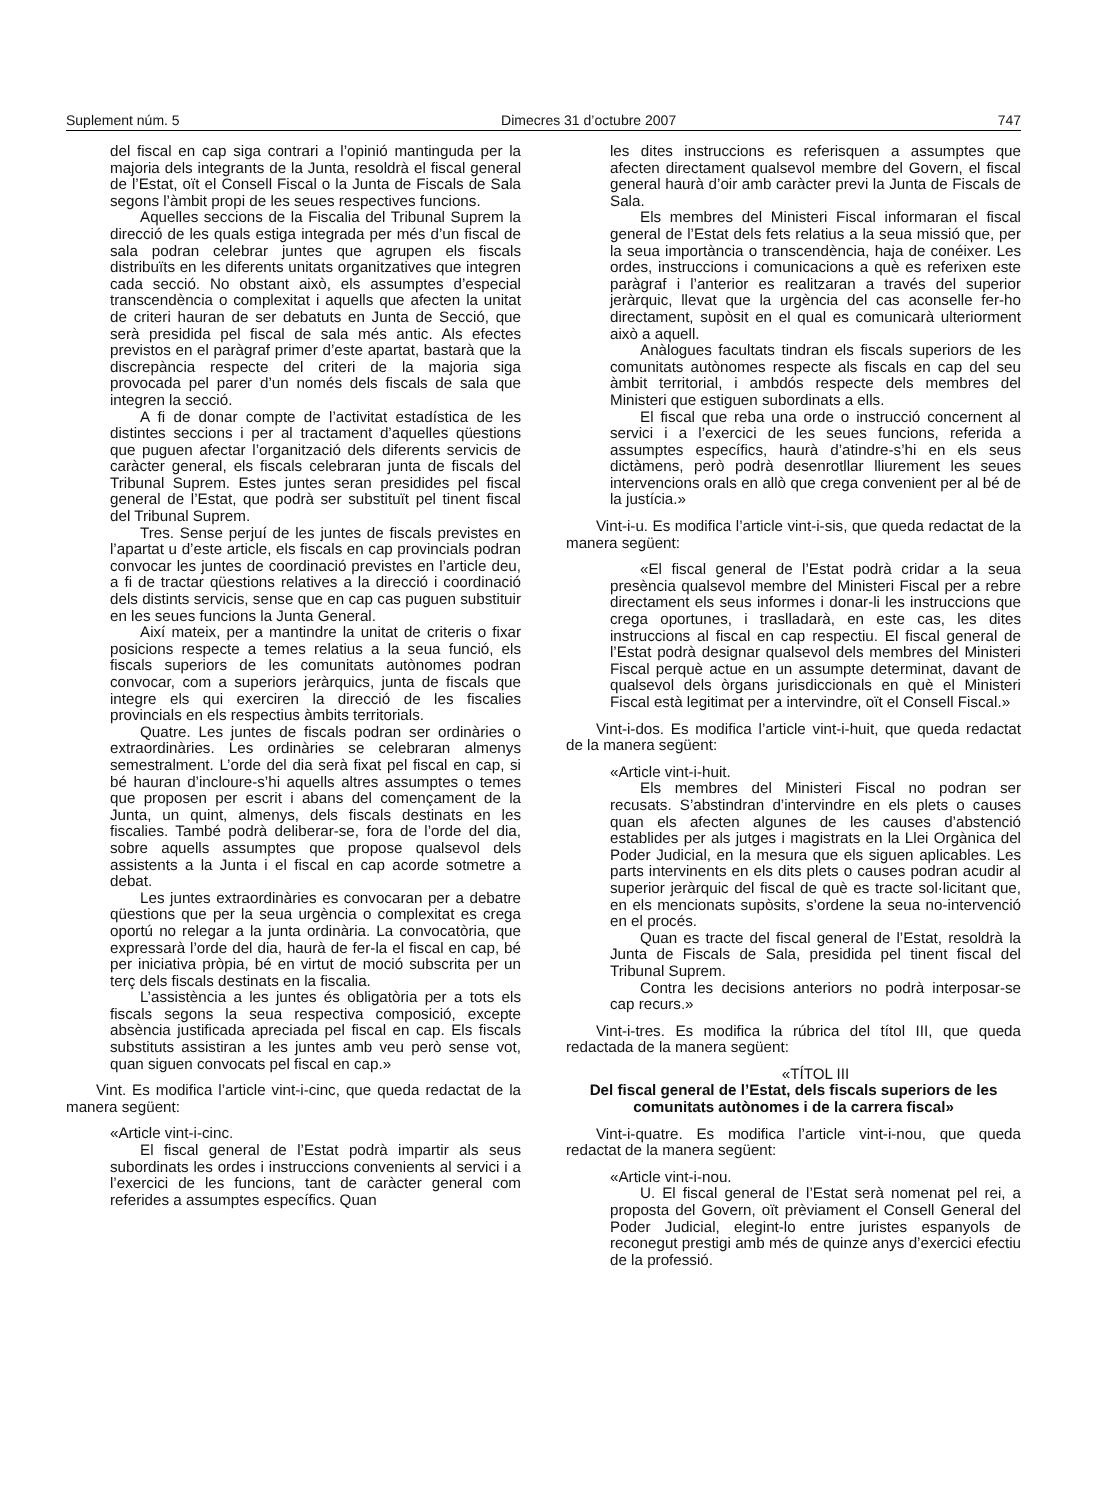Suplement núm. 5 Dimecres 31 d’octubre 2007 747
del fiscal en cap siga contrari a l’opinió mantinguda per la majoria dels integrants de la Junta, resoldrà el fiscal general de l’Estat, oït el Consell Fiscal o la Junta de Fiscals de Sala segons l’àmbit propi de les seues respectives funcions.
Aquelles seccions de la Fiscalia del Tribunal Suprem la direcció de les quals estiga integrada per més d’un fiscal de sala podran celebrar juntes que agrupen els fiscals distribuïts en les diferents unitats organitzatives que integren cada secció. No obstant això, els assumptes d’especial transcendència o complexitat i aquells que afecten la unitat de criteri hauran de ser debatuts en Junta de Secció, que serà presidida pel fiscal de sala més antic. Als efectes previstos en el paràgraf primer d’este apartat, bastarà que la discrepància respecte del criteri de la majoria siga provocada pel parer d’un només dels fiscals de sala que integren la secció.
A fi de donar compte de l’activitat estadística de les distintes seccions i per al tractament d’aquelles qüestions que puguen afectar l’organització dels diferents servicis de caràcter general, els fiscals celebraran junta de fiscals del Tribunal Suprem. Estes juntes seran presidides pel fiscal general de l’Estat, que podrà ser substituït pel tinent fiscal del Tribunal Suprem.
Tres. Sense perjuí de les juntes de fiscals previstes en l’apartat u d’este article, els fiscals en cap provincials podran convocar les juntes de coordinació previstes en l’article deu, a fi de tractar qüestions relatives a la direcció i coordinació dels distints servicis, sense que en cap cas puguen substituir en les seues funcions la Junta General.
Així mateix, per a mantindre la unitat de criteris o fixar posicions respecte a temes relatius a la seua funció, els fiscals superiors de les comunitats autònomes podran convocar, com a superiors jeràrquics, junta de fiscals que integre els qui exerciren la direcció de les fiscalies provincials en els respectius àmbits territorials.
Quatre. Les juntes de fiscals podran ser ordinàries o extraordinàries. Les ordinàries se celebraran almenys semestralment. L’orde del dia serà fixat pel fiscal en cap, si bé hauran d’incloure-s’hi aquells altres assumptes o temes que proposen per escrit i abans del començament de la Junta, un quint, almenys, dels fiscals destinats en les fiscalies. També podrà deliberar-se, fora de l’orde del dia, sobre aquells assumptes que propose qualsevol dels assistents a la Junta i el fiscal en cap acorde sotmetre a debat.
Les juntes extraordinàries es convocaran per a debatre qüestions que per la seua urgència o complexitat es crega oportú no relegar a la junta ordinària. La convocatòria, que expressarà l’orde del dia, haurà de fer-la el fiscal en cap, bé per iniciativa pròpia, bé en virtut de moció subscrita per un terç dels fiscals destinats en la fiscalia.
L’assistència a les juntes és obligatòria per a tots els fiscals segons la seua respectiva composició, excepte absència justificada apreciada pel fiscal en cap. Els fiscals substituts assistiran a les juntes amb veu però sense vot, quan siguen convocats pel fiscal en cap.»
Vint. Es modifica l’article vint-i-cinc, que queda redactat de la manera següent:
«Article vint-i-cinc.
El fiscal general de l’Estat podrà impartir als seus subordinats les ordes i instruccions convenients al servici i a l’exercici de les funcions, tant de caràcter general com referides a assumptes específics. Quan
les dites instruccions es referisquen a assumptes que afecten directament qualsevol membre del Govern, el fiscal general haurà d’oir amb caràcter previ la Junta de Fiscals de Sala.
Els membres del Ministeri Fiscal informaran el fiscal general de l’Estat dels fets relatius a la seua missió que, per la seua importància o transcendència, haja de conéixer. Les ordes, instruccions i comunicacions a què es referixen este paràgraf i l’anterior es realitzaran a través del superior jeràrquic, llevat que la urgència del cas aconselle fer-ho directament, supòsit en el qual es comunicarà ulteriorment això a aquell.
Anàlogues facultats tindran els fiscals superiors de les comunitats autònomes respecte als fiscals en cap del seu àmbit territorial, i ambdós respecte dels membres del Ministeri que estiguen subordinats a ells.
El fiscal que reba una orde o instrucció concernent al servici i a l’exercici de les seues funcions, referida a assumptes específics, haurà d’atindre-s’hi en els seus dictàmens, però podrà desenrotllar lliurement les seues intervencions orals en allò que crega convenient per al bé de la justícia.»
Vint-i-u. Es modifica l’article vint-i-sis, que queda redactat de la manera següent:
«El fiscal general de l’Estat podrà cridar a la seua presència qualsevol membre del Ministeri Fiscal per a rebre directament els seus informes i donar-li les instruccions que crega oportunes, i traslladarà, en este cas, les dites instruccions al fiscal en cap respectiu. El fiscal general de l’Estat podrà designar qualsevol dels membres del Ministeri Fiscal perquè actue en un assumpte determinat, davant de qualsevol dels òrgans jurisdiccionals en què el Ministeri Fiscal està legitimat per a intervindre, oït el Consell Fiscal.»
Vint-i-dos. Es modifica l’article vint-i-huit, que queda redactat de la manera següent:
«Article vint-i-huit.
Els membres del Ministeri Fiscal no podran ser recusats. S’abstindran d’intervindre en els plets o causes quan els afecten algunes de les causes d’abstenció establides per als jutges i magistrats en la Llei Orgànica del Poder Judicial, en la mesura que els siguen aplicables. Les parts intervinents en els dits plets o causes podran acudir al superior jeràrquic del fiscal de què es tracte sol·licitant que, en els mencionats supòsits, s’ordene la seua no-intervenció en el procés.
Quan es tracte del fiscal general de l’Estat, resoldrà la Junta de Fiscals de Sala, presidida pel tinent fiscal del Tribunal Suprem.
Contra les decisions anteriors no podrà interposar-se cap recurs.»
Vint-i-tres. Es modifica la rúbrica del títol III, que queda redactada de la manera següent:
«TÍTOL III
Del fiscal general de l’Estat, dels fiscals superiors de les comunitats autònomes i de la carrera fiscal»
Vint-i-quatre. Es modifica l’article vint-i-nou, que queda redactat de la manera següent:
«Article vint-i-nou.
U. El fiscal general de l’Estat serà nomenat pel rei, a proposta del Govern, oït prèviament el Consell General del Poder Judicial, elegint-lo entre juristes espanyols de reconegut prestigi amb més de quinze anys d’exercici efectiu de la professió.